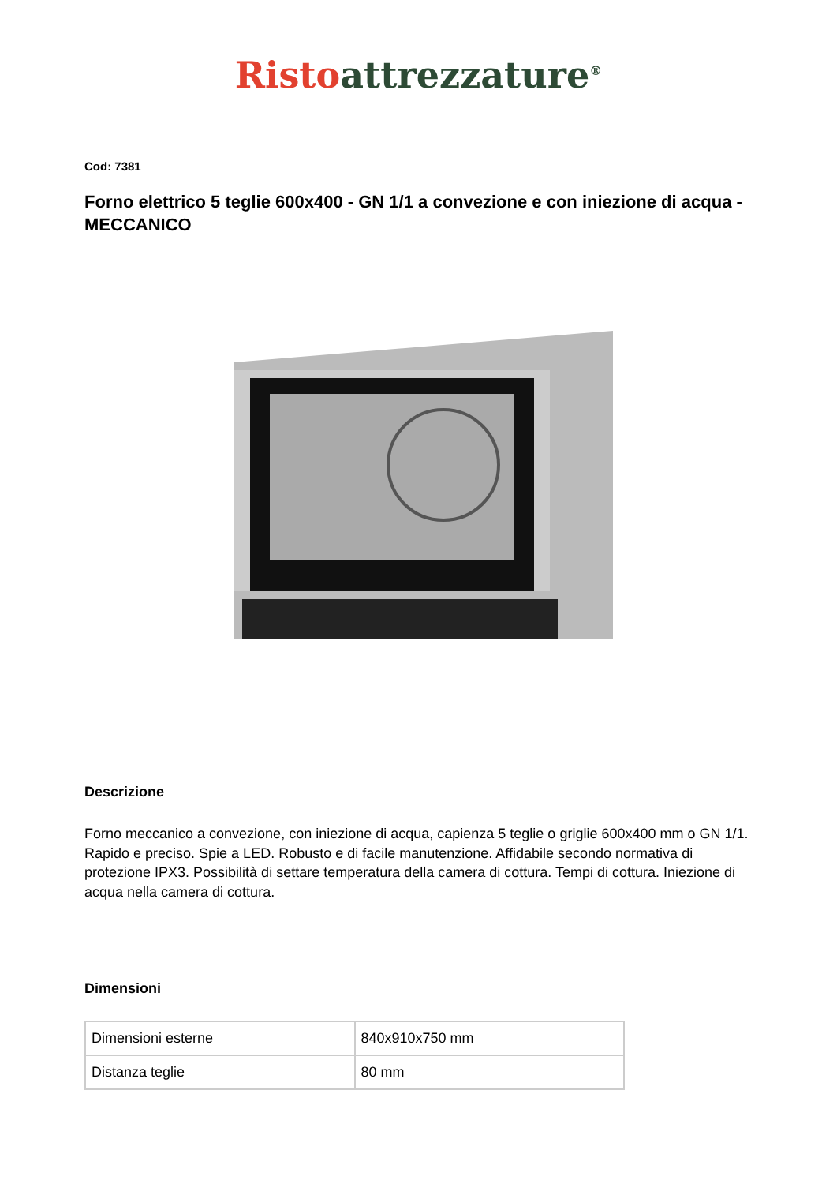Risto attrezzature<sup>®</sup>
Cod: 7381
Forno elettrico 5 teglie 600x400 - GN 1/1 a convezione e con iniezione di acqua - MECCANICO
Descrizione
Forno meccanico a convezione, con iniezione di acqua, capienza 5 teglie o griglie 600x400 mm o GN 1/1. Rapido e preciso. Spie a LED. Robusto e di facile manutenzione. Affidabile secondo normativa di protezione IPX3. Possibilità di settare temperatura della camera di cottura. Tempi di cottura. Iniezione di acqua nella camera di cottura.
Dimensioni
| Dimensioni esterne | 840x910x750 mm |
| Distanza teglie | 80 mm |